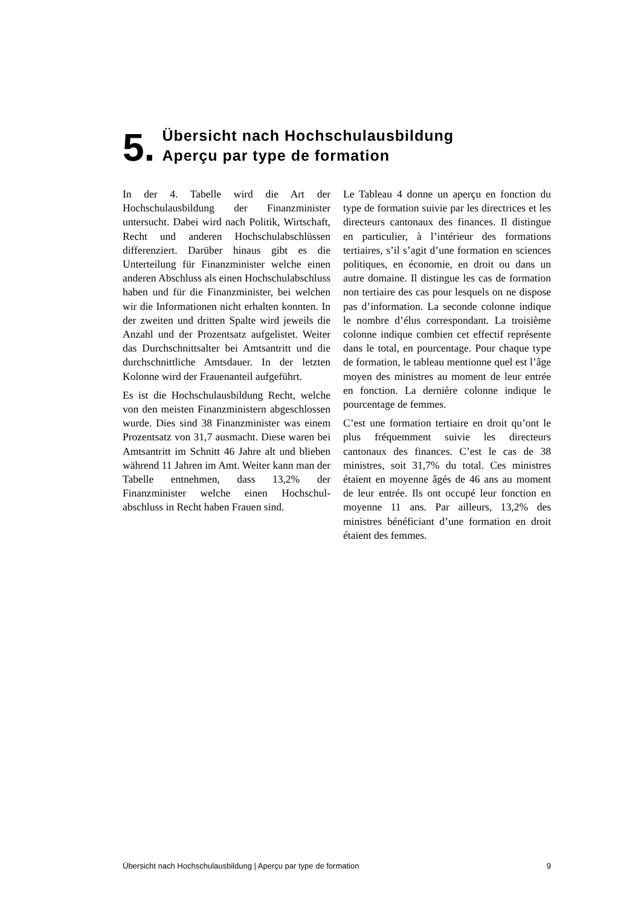5.
Übersicht nach Hochschulausbildung
Aperçu par type de formation
In der 4. Tabelle wird die Art der Hochschulausbildung der Finanz­minister untersucht. Dabei wird nach Politik, Wirtschaft, Recht und anderen Hochschulabschlüssen differenziert. Darüber hinaus gibt es die Unterteilung für Finanzminister welche einen anderen Abschluss als einen Hochschulabschluss haben und für die Finanzminister, bei welchen wir die Informationen nicht erhalten konnten. In der zweiten und dritten Spalte wird jeweils die Anzahl und der Prozentsatz aufgelistet. Weiter das Durchschnittsalter bei Amtsantritt und die durchschnittliche Amtsdauer. In der letzten Kolonne wird der Frauenanteil aufgeführt.
Es ist die Hochschulausbildung Recht, welche von den meisten Finanzministern abgeschlossen wurde. Dies sind 38 Finanzminister was einem Prozent­satz von 31,7 ausmacht. Diese waren bei Amtsantritt im Schnitt 46 Jahre alt und blieben während 11 Jahren im Amt. Weiter kann man der Tabelle entnehmen, dass 13,2% der Finanzminister welche einen Hochschul­abschluss in Recht haben Frauen sind.
Le Tableau 4 donne un aperçu en fonction du type de formation suivie par les directrices et les directeurs cantonaux des finances. Il distingue en particulier, à l’intérieur des formations tertiaires, s’il s’agit d’une formation en sciences politiques, en économie, en droit ou dans un autre domaine. Il distingue les cas de formation non tertiaire des cas pour lesquels on ne dispose pas d’information. La seconde colonne indique le nombre d’élus correspondant. La troisième colonne indique combien cet effectif représente dans le total, en pourcentage. Pour chaque type de formation, le tableau mentionne quel est l’âge moyen des ministres au moment de leur entrée en fonction. La dernière colonne indique le pourcentage de femmes.
C’est une formation tertiaire en droit qu’ont le plus fréquemment suivie les directeurs cantonaux des finances. C’est le cas de 38 ministres, soit 31,7% du total. Ces ministres étaient en moyenne âgés de 46 ans au moment de leur entrée. Ils ont occupé leur fonction en moyenne 11 ans. Par ailleurs, 13,2% des ministres bénéficiant d’une formation en droit étaient des femmes.
Übersicht nach Hochschulausbildung | Aperçu par type de formation 9